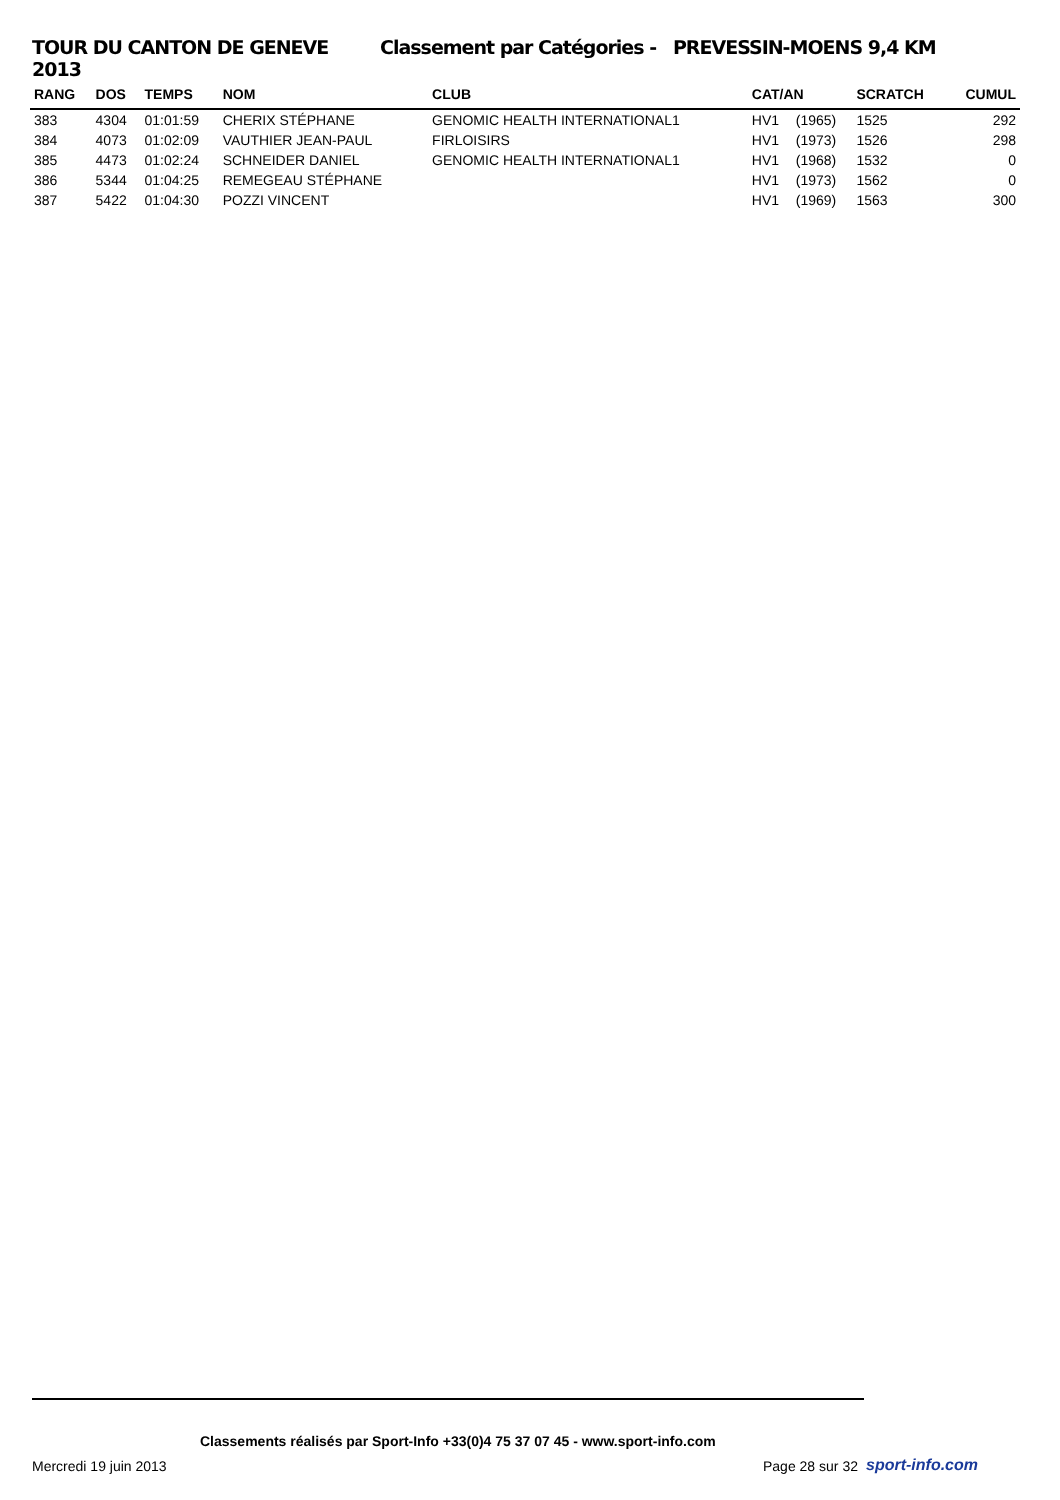TOUR DU CANTON DE GENEVE 2013 Classement par Catégories - PREVESSIN-MOENS 9,4 KM
| RANG | DOS | TEMPS | NOM | CLUB | CAT/AN | | SCRATCH | CUMUL |
| --- | --- | --- | --- | --- | --- | --- | --- | --- |
| 383 | 4304 | 01:01:59 | CHERIX STÉPHANE | GENOMIC HEALTH INTERNATIONAL1 | HV1 | (1965) | 1525 | 292 |
| 384 | 4073 | 01:02:09 | VAUTHIER JEAN-PAUL | FIRLOISIRS | HV1 | (1973) | 1526 | 298 |
| 385 | 4473 | 01:02:24 | SCHNEIDER DANIEL | GENOMIC HEALTH INTERNATIONAL1 | HV1 | (1968) | 1532 | 0 |
| 386 | 5344 | 01:04:25 | REMEGEAU STÉPHANE | | HV1 | (1973) | 1562 | 0 |
| 387 | 5422 | 01:04:30 | POZZI VINCENT | | HV1 | (1969) | 1563 | 300 |
Classements réalisés par Sport-Info +33(0)4 75 37 07 45 - www.sport-info.com
Mercredi 19 juin 2013 Page 28 sur 32 sport-info.com